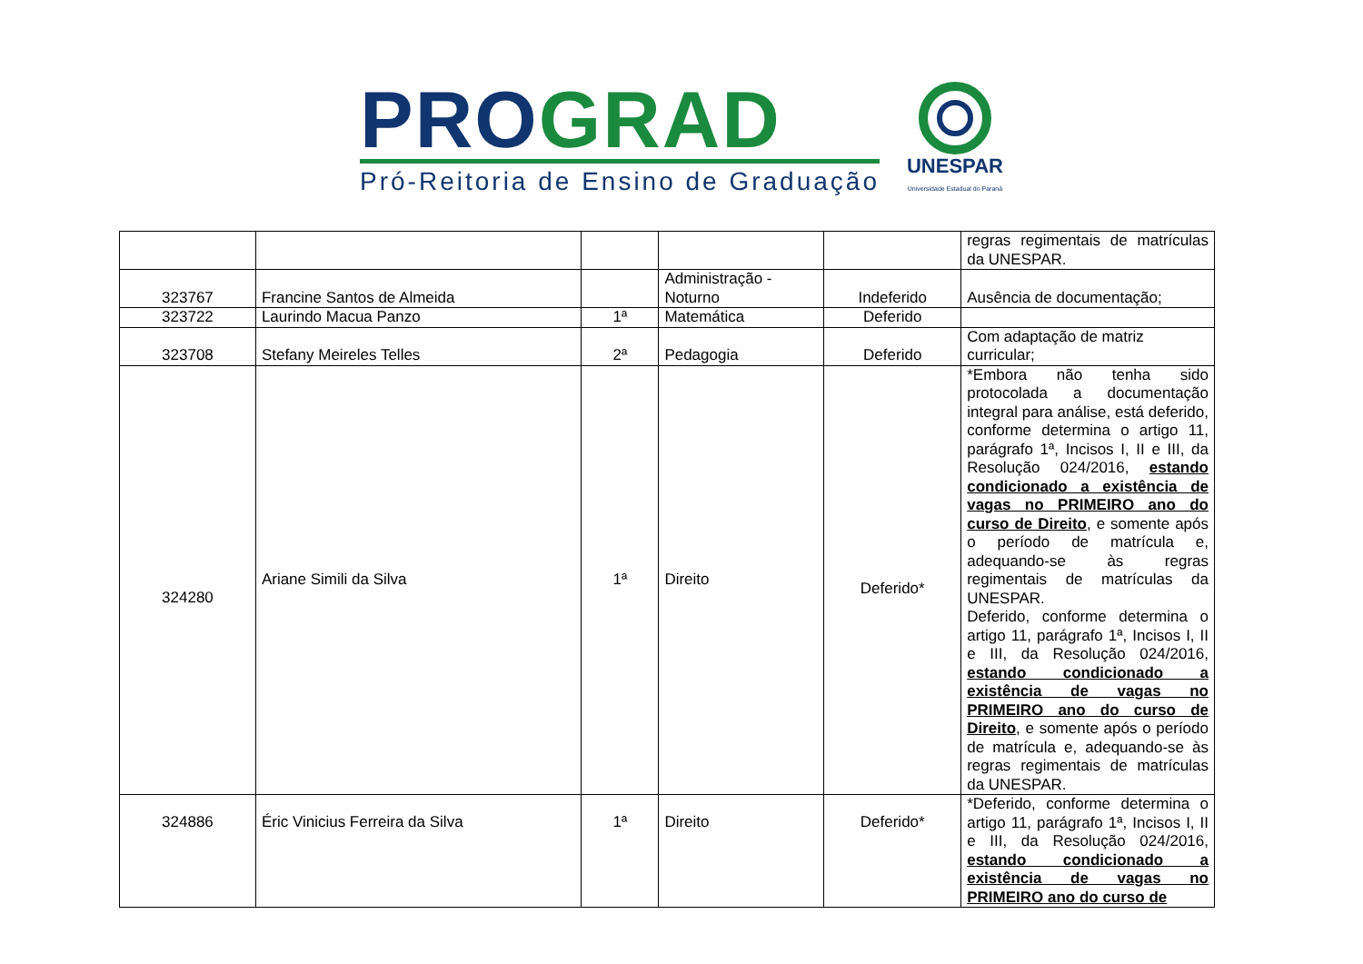PRO GRAD
Pró-Reitoria de Ensino de Graduação
UNESPAR
Universidade Estadual do Paraná
| | | | | | regras regimentais de matrículas da UNESPAR. |
| 323767 | Francine Santos de Almeida | | Administração - Noturno | Indeferido | Ausência de documentação; |
| 323722 | Laurindo Macua Panzo | 1ª | Matemática | Deferido | |
| 323708 | Stefany Meireles Telles | 2ª | Pedagogia | Deferido | Com adaptação de matriz curricular; |
| 324280 | Ariane Simili da Silva | 1ª | Direito | Deferido* | *Embora não tenha sido protocolada a documentação integral para análise, está deferido, conforme determina o artigo 11, parágrafo 1ª, Incisos I, II e III, da Resolução 024/2016, estando condicionado a existência de vagas no PRIMEIRO ano do curso de Direito , e somente após o período de matrícula e, adequando-se às regras regimentais de matrículas da UNESPAR. Deferido, conforme determina o artigo 11, parágrafo 1ª, Incisos I, II e III, da Resolução 024/2016, estando condicionado a existência de vagas no PRIMEIRO ano do curso de Direito , e somente após o período de matrícula e, adequando-se às regras regimentais de matrículas da UNESPAR. |
| 324886 | Éric Vinicius Ferreira da Silva | 1ª | Direito | Deferido* | *Deferido, conforme determina o artigo 11, parágrafo 1ª, Incisos I, II e III, da Resolução 024/2016, estando condicionado a existência de vagas no PRIMEIRO ano do curso de |